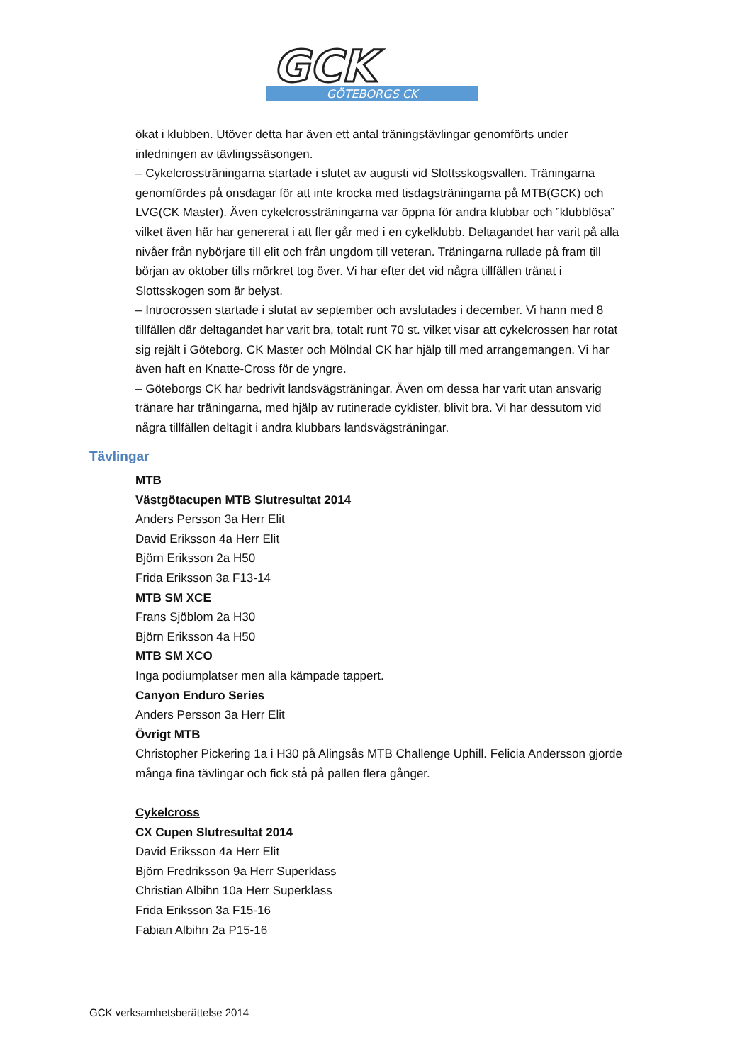GCK
GÖTEBORGS CK
ökat i klubben. Utöver detta har även ett antal träningstävlingar genomförts under inledningen av tävlingssäsongen.
– Cykelcrossträningarna startade i slutet av augusti vid Slottsskogsvallen. Träningarna genomfördes på onsdagar för att inte krocka med tisdagsträningarna på MTB(GCK) och LVG(CK Master). Även cykelcrossträningarna var öppna för andra klubbar och ”klubblösa” vilket även här har genererat i att fler går med i en cykelklubb. Deltagandet har varit på alla nivåer från nybörjare till elit och från ungdom till veteran. Träningarna rullade på fram till början av oktober tills mörkret tog över. Vi har efter det vid några tillfällen tränat i Slottsskogen som är belyst.
– Introcrossen startade i slutat av september och avslutades i december. Vi hann med 8 tillfällen där deltagandet har varit bra, totalt runt 70 st. vilket visar att cykelcrossen har rotat sig rejält i Göteborg. CK Master och Mölndal CK har hjälp till med arrangemangen. Vi har även haft en Knatte-Cross för de yngre.
– Göteborgs CK har bedrivit landsvägsträningar. Även om dessa har varit utan ansvarig tränare har träningarna, med hjälp av rutinerade cyklister, blivit bra. Vi har dessutom vid några tillfällen deltagit i andra klubbars landsvägsträningar.
Tävlingar
MTB
Västgötacupen MTB Slutresultat 2014
Anders Persson 3a Herr Elit
David Eriksson 4a Herr Elit
Björn Eriksson 2a H50
Frida Eriksson 3a F13-14
MTB SM XCE
Frans Sjöblom 2a H30
Björn Eriksson 4a H50
MTB SM XCO
Inga podiumplatser men alla kämpade tappert.
Canyon Enduro Series
Anders Persson 3a Herr Elit
Övrigt MTB
Christopher Pickering 1a i H30 på Alingsås MTB Challenge Uphill. Felicia Andersson gjorde många fina tävlingar och fick stå på pallen flera gånger.
Cykelcross
CX Cupen Slutresultat 2014
David Eriksson 4a Herr Elit
Björn Fredriksson 9a Herr Superklass
Christian Albihn 10a Herr Superklass
Frida Eriksson 3a F15-16
Fabian Albihn 2a P15-16
GCK verksamhetsberättelse 2014